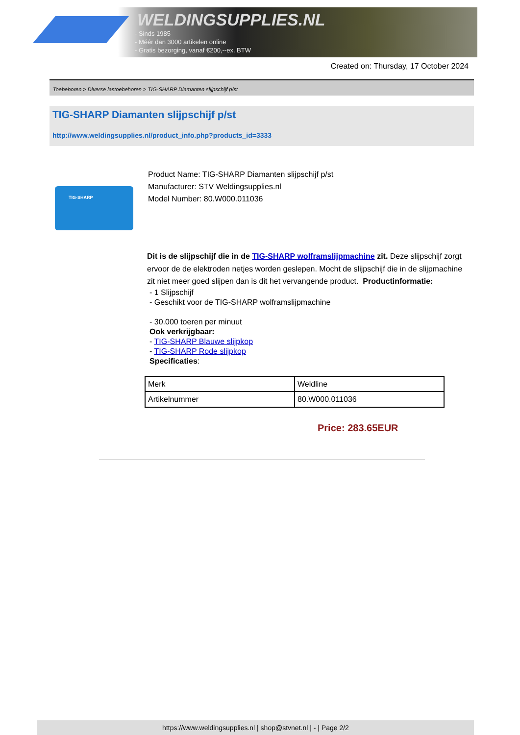WELDINGSUPPLIES.NL
- Sinds 1985
- Méér dan 3000 artikelen online
- Gratis bezorging, vanaf €200,--ex. BTW
Created on: Thursday, 17 October 2024
Toebehoren > Diverse lastoebehoren > TIG-SHARP Diamanten slijpschijf p/st
TIG-SHARP Diamanten slijpschijf p/st
http://www.weldingsupplies.nl/product_info.php?products_id=3333
TIG-SHARP
Product Name: TIG-SHARP Diamanten slijpschijf p/st
Manufacturer: STV Weldingsupplies.nl
Model Number: 80.W000.011036
Dit is de slijpschijf die in de TIG-SHARP wolframslijpmachine zit. Deze slijpschijf zorgt ervoor de de elektroden netjes worden geslepen. Mocht de slijpschijf die in de slijpmachine zit niet meer goed slijpen dan is dit het vervangende product. Productinformatie:
- 1 Slijpschijf
- Geschikt voor de TIG-SHARP wolframslijpmachine
- 30.000 toeren per minuut
Ook verkrijgbaar:
- TIG-SHARP Blauwe slijpkop
- TIG-SHARP Rode slijpkop
Specificaties:
| Merk | Weldline |
| Artikelnummer | 80.W000.011036 |
Price: 283.65EUR
https://www.weldingsupplies.nl | shop@stvnet.nl | - | Page 2/2